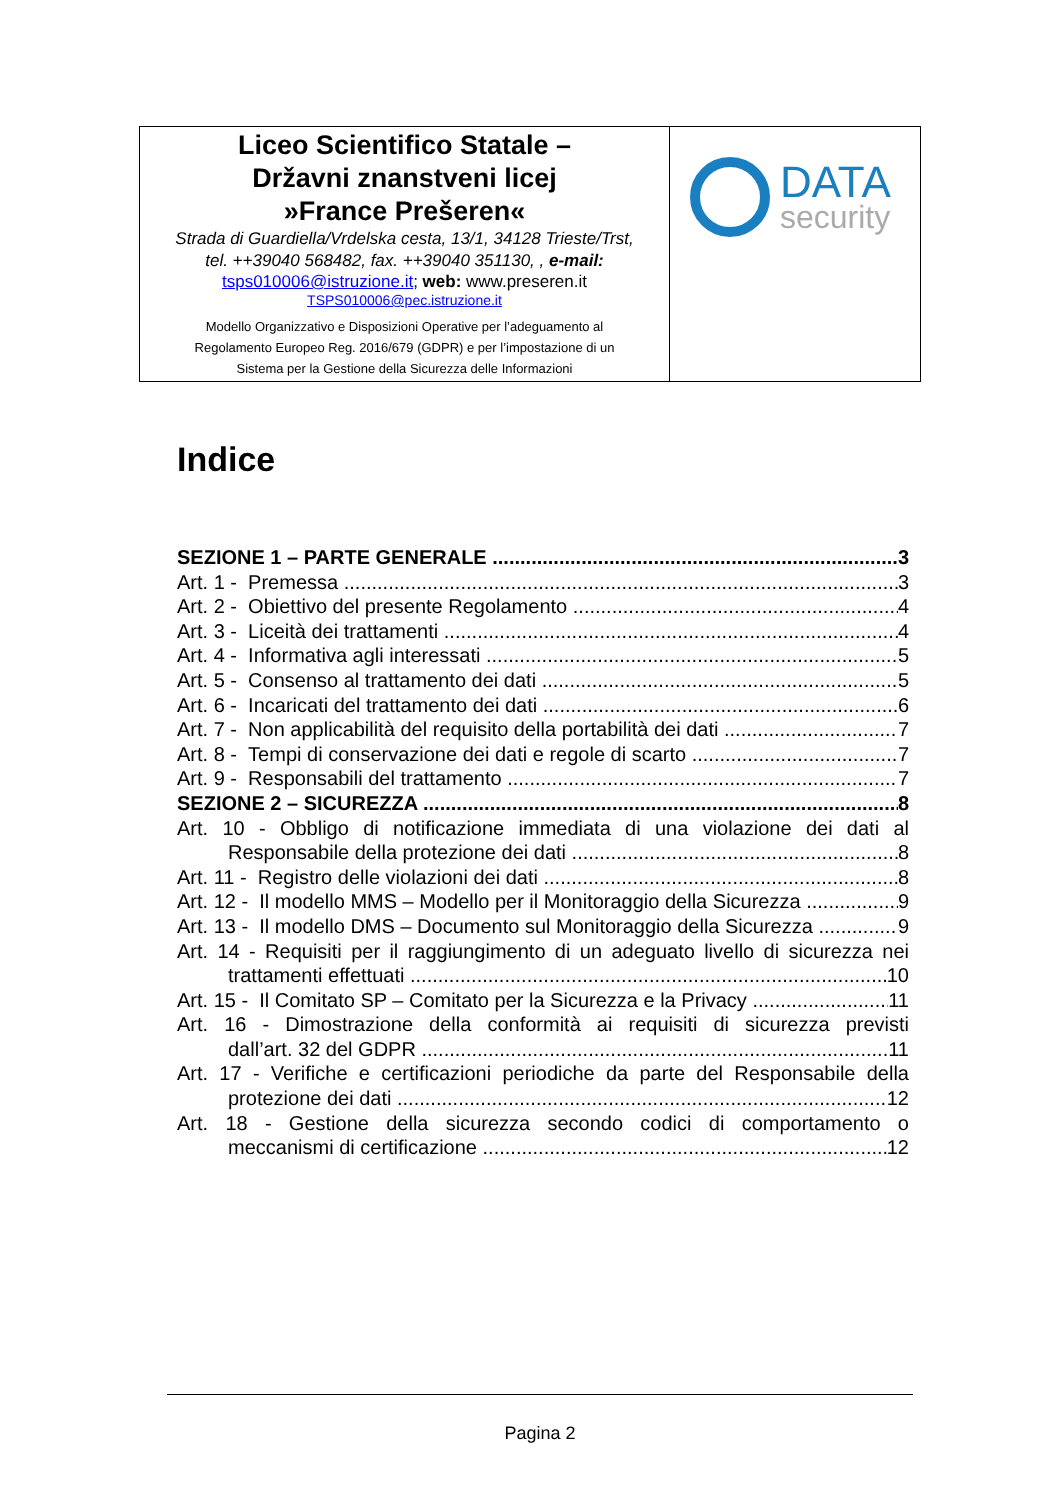| Liceo Scientifico Statale – Državni znanstveni licej »France Prešeren« Strada di Guardiella/Vrdelska cesta, 13/1, 34128 Trieste/Trst, tel. ++39040 568482, fax. ++39040 351130, , e-mail: tsps010006@istruzione.it ; web: www.preseren.it TSPS010006@pec.istruzione.it Modello Organizzativo e Disposizioni Operative per l’adeguamento al Regolamento Europeo Reg. 2016/679 (GDPR) e per l’impostazione di un Sistema per la Gestione della Sicurezza delle Informazioni | DATA security |
Indice
SEZIONE 1 – PARTE GENERALE 3
Art. 1 - Premessa 3
Art. 2 - Obiettivo del presente Regolamento 4
Art. 3 - Liceità dei trattamenti 4
Art. 4 - Informativa agli interessati 5
Art. 5 - Consenso al trattamento dei dati 5
Art. 6 - Incaricati del trattamento dei dati 6
Art. 7 - Non applicabilità del requisito della portabilità dei dati 7
Art. 8 - Tempi di conservazione dei dati e regole di scarto 7
Art. 9 - Responsabili del trattamento 7
SEZIONE 2 – SICUREZZA 8
Art. 10 - Obbligo di notificazione immediata di una violazione dei dati al
Responsabile della protezione dei dati 8
Art. 11 - Registro delle violazioni dei dati 8
Art. 12 - Il modello MMS – Modello per il Monitoraggio della Sicurezza 9
Art. 13 - Il modello DMS – Documento sul Monitoraggio della Sicurezza 9
Art. 14 - Requisiti per il raggiungimento di un adeguato livello di sicurezza nei
trattamenti effettuati 10
Art. 15 - Il Comitato SP – Comitato per la Sicurezza e la Privacy 11
Art. 16 - Dimostrazione della conformità ai requisiti di sicurezza previsti
dall’art. 32 del GDPR 11
Art. 17 - Verifiche e certificazioni periodiche da parte del Responsabile della
protezione dei dati 12
Art. 18 - Gestione della sicurezza secondo codici di comportamento o
meccanismi di certificazione 12
Pagina 2